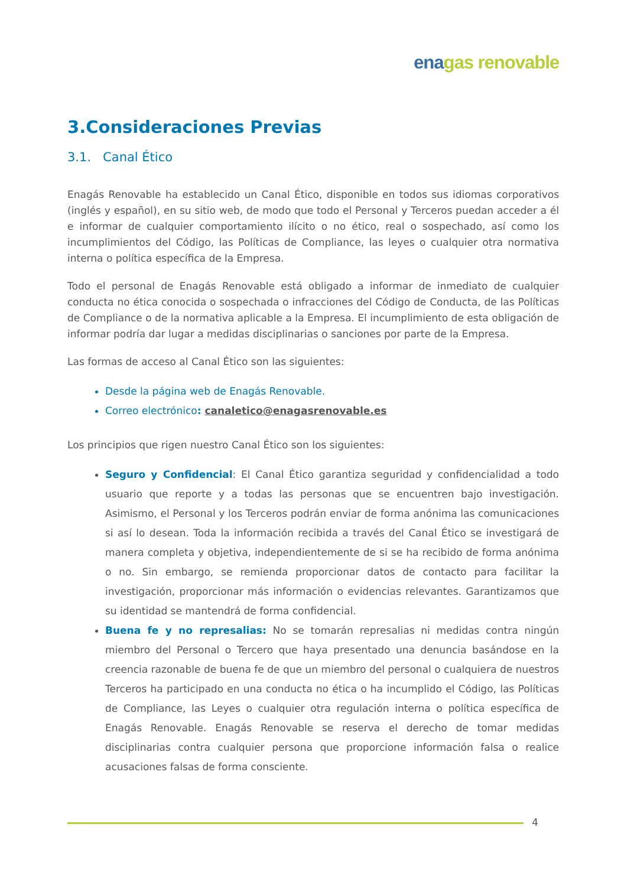ena gas renovable
3.Consideraciones Previas
3.1. Canal Ético
Enagás Renovable ha establecido un Canal Ético, disponible en todos sus idiomas corporativos (inglés y español), en su sitio web, de modo que todo el Personal y Terceros puedan acceder a él e informar de cualquier comportamiento ilícito o no ético, real o sospechado, así como los incumplimientos del Código, las Políticas de Compliance, las leyes o cualquier otra normativa interna o política específica de la Empresa.
Todo el personal de Enagás Renovable está obligado a informar de inmediato de cualquier conducta no ética conocida o sospechada o infracciones del Código de Conducta, de las Políticas de Compliance o de la normativa aplicable a la Empresa. El incumplimiento de esta obligación de informar podría dar lugar a medidas disciplinarias o sanciones por parte de la Empresa.
Las formas de acceso al Canal Ético son las siguientes:
Desde la página web de Enagás Renovable.
Correo electrónico: canaletico@enagasrenovable.es
Los principios que rigen nuestro Canal Ético son los siguientes:
Seguro y Confidencial: El Canal Ético garantiza seguridad y confidencialidad a todo usuario que reporte y a todas las personas que se encuentren bajo investigación. Asimismo, el Personal y los Terceros podrán enviar de forma anónima las comunicaciones si así lo desean. Toda la información recibida a través del Canal Ético se investigará de manera completa y objetiva, independientemente de si se ha recibido de forma anónima o no. Sin embargo, se remienda proporcionar datos de contacto para facilitar la investigación, proporcionar más información o evidencias relevantes. Garantizamos que su identidad se mantendrá de forma confidencial.
Buena fe y no represalias: No se tomarán represalias ni medidas contra ningún miembro del Personal o Tercero que haya presentado una denuncia basándose en la creencia razonable de buena fe de que un miembro del personal o cualquiera de nuestros Terceros ha participado en una conducta no ética o ha incumplido el Código, las Políticas de Compliance, las Leyes o cualquier otra regulación interna o política específica de Enagás Renovable. Enagás Renovable se reserva el derecho de tomar medidas disciplinarias contra cualquier persona que proporcione información falsa o realice acusaciones falsas de forma consciente.
4